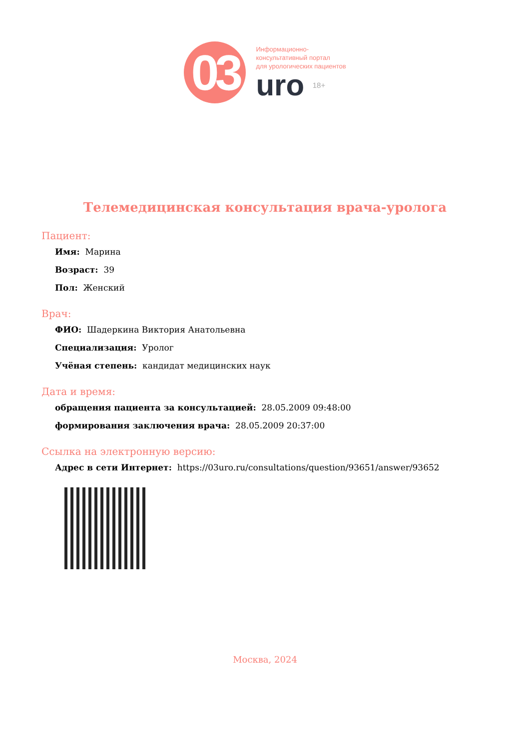03
Информационно-
консультативный портал
для урологических пациентов
uro 18+
Телемедицинская консультация врача-уролога
Пациент:
Имя: Марина
Возраст: 39
Пол: Женский
Врач:
ФИО: Шадеркина Виктория Анатольевна
Специализация: Уролог
Учёная степень: кандидат медицинских наук
Дата и время:
обращения пациента за консультацией: 28.05.2009 09:48:00
формирования заключения врача: 28.05.2009 20:37:00
Ссылка на электронную версию:
Адрес в сети Интернет: https://03uro.ru/consultations/question/93651/answer/93652
Москва, 2024